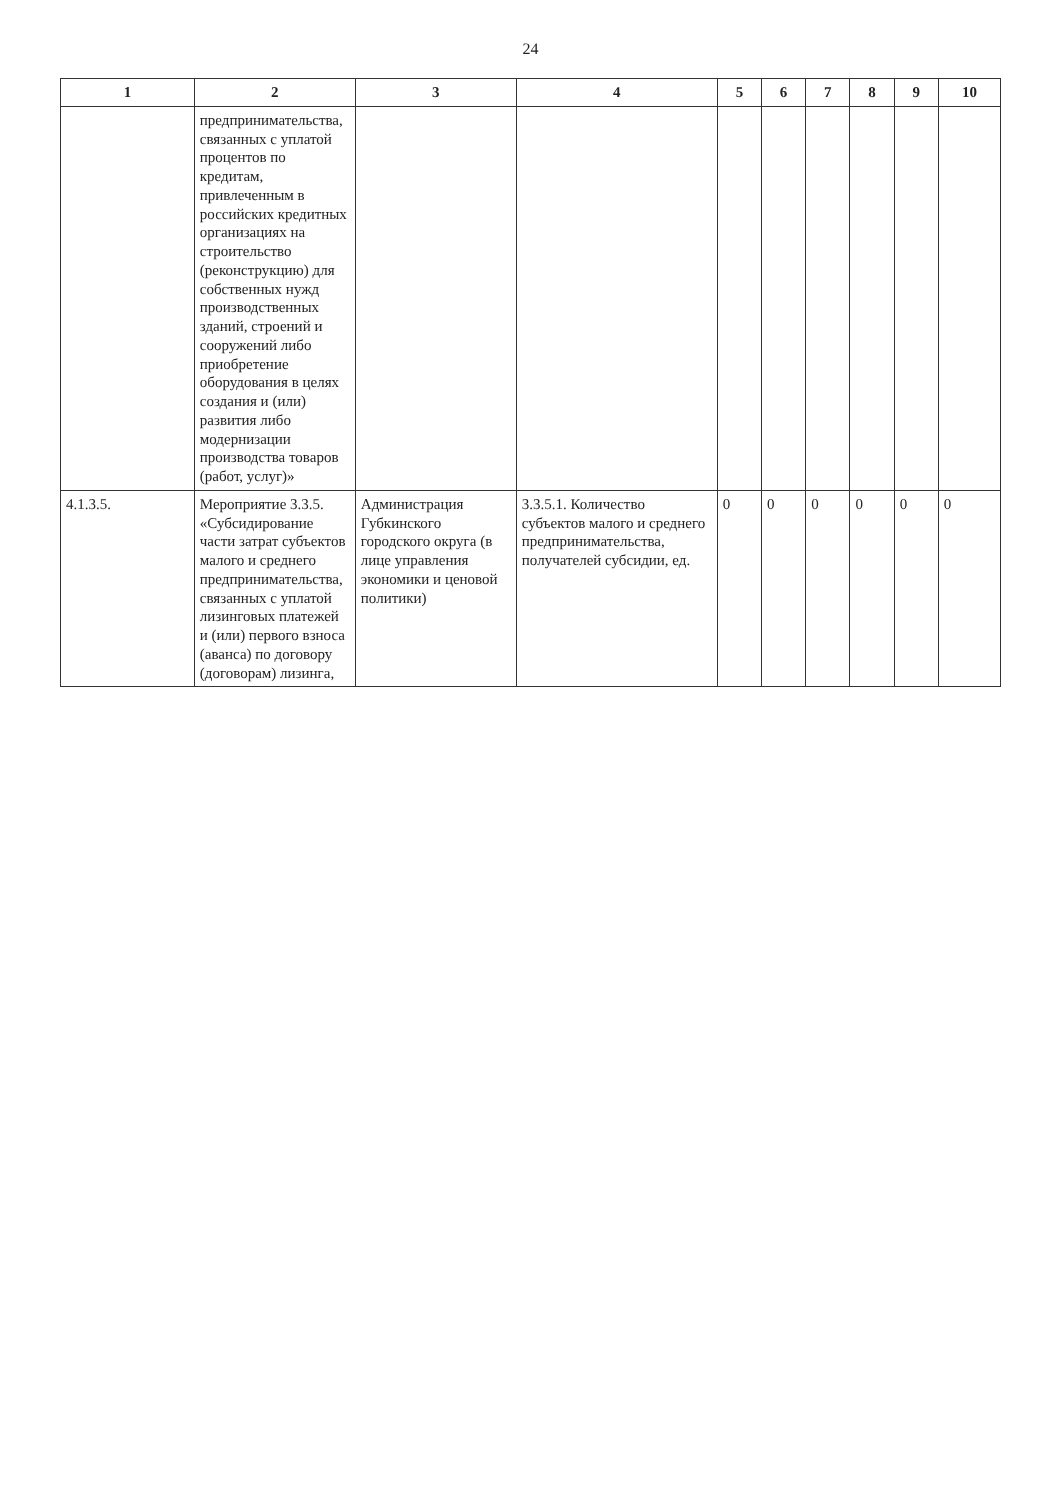24
| 1 | 2 | 3 | 4 | 5 | 6 | 7 | 8 | 9 | 10 |
| --- | --- | --- | --- | --- | --- | --- | --- | --- | --- |
| | предпринимательства, связанных с уплатой процентов по кредитам, привлеченным в российских кредитных организациях на строительство (реконструкцию) для собственных нужд производственных зданий, строений и сооружений либо приобретение оборудования в целях создания и (или) развития либо модернизации производства товаров (работ, услуг)» | | | | | | | | |
| 4.1.3.5. | Мероприятие 3.3.5. «Субсидирование части затрат субъектов малого и среднего предпринимательства, связанных с уплатой лизинговых платежей и (или) первого взноса (аванса) по договору (договорам) лизинга, | Администрация Губкинского городского округа (в лице управления экономики и ценовой политики) | 3.3.5.1. Количество субъектов малого и среднего предпринимательства, получателей субсидии, ед. | 0 | 0 | 0 | 0 | 0 | 0 |